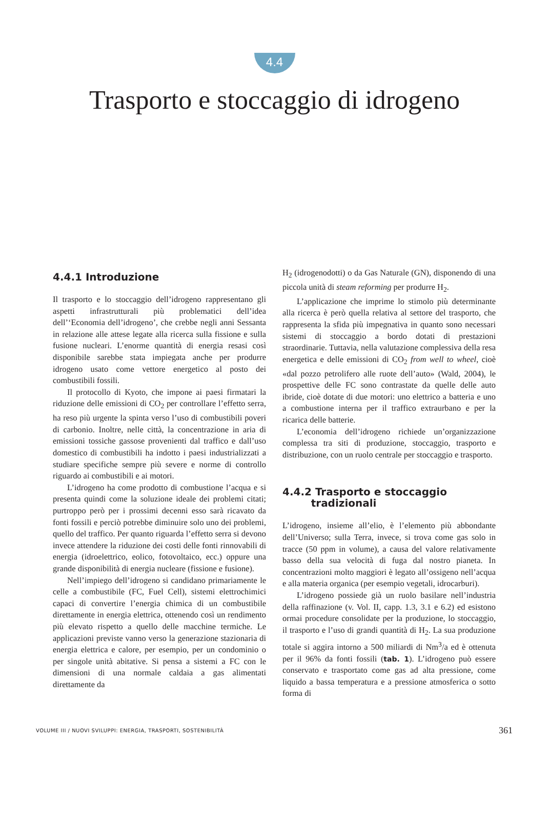4.4
Trasporto e stoccaggio di idrogeno
4.4.1 Introduzione
Il trasporto e lo stoccaggio dell’idrogeno rappresentano gli aspetti infrastrutturali più problematici dell’idea dell’‘Economia dell’idrogeno’, che crebbe negli anni Sessanta in relazione alle attese legate alla ricerca sulla fissione e sulla fusione nucleari. L’enorme quantità di energia resasi così disponibile sarebbe stata impiegata anche per produrre idrogeno usato come vettore energetico al posto dei combustibili fossili.
Il protocollo di Kyoto, che impone ai paesi firmatari la riduzione delle emissioni di CO<sub>2</sub> per controllare l’effetto serra, ha reso più urgente la spinta verso l’uso di combustibili poveri di carbonio. Inoltre, nelle città, la concentrazione in aria di emissioni tossiche gassose provenienti dal traffico e dall’uso domestico di combustibili ha indotto i paesi industrializzati a studiare specifiche sempre più severe e norme di controllo riguardo ai combustibili e ai motori.
L’idrogeno ha come prodotto di combustione l’acqua e si presenta quindi come la soluzione ideale dei problemi citati; purtroppo però per i prossimi decenni esso sarà ricavato da fonti fossili e perciò potrebbe diminuire solo uno dei problemi, quello del traffico. Per quanto riguarda l’effetto serra si devono invece attendere la riduzione dei costi delle fonti rinnovabili di energia (idroelettrico, eolico, fotovoltaico, ecc.) oppure una grande disponibilità di energia nucleare (fissione e fusione).
Nell’impiego dell’idrogeno si candidano primariamente le celle a combustibile (FC, Fuel Cell), sistemi elettrochimici capaci di convertire l’energia chimica di un combustibile direttamente in energia elettrica, ottenendo così un rendimento più elevato rispetto a quello delle macchine termiche. Le applicazioni previste vanno verso la generazione stazionaria di energia elettrica e calore, per esempio, per un condominio o per singole unità abitative. Si pensa a sistemi a FC con le dimensioni di una normale caldaia a gas alimentati direttamente da
H<sub>2</sub> (idrogenodotti) o da Gas Naturale (GN), disponendo di una piccola unità di steam reforming per produrre H<sub>2</sub>.
L’applicazione che imprime lo stimolo più determinante alla ricerca è però quella relativa al settore del trasporto, che rappresenta la sfida più impegnativa in quanto sono necessari sistemi di stoccaggio a bordo dotati di prestazioni straordinarie. Tuttavia, nella valutazione complessiva della resa energetica e delle emissioni di CO<sub>2</sub> from well to wheel, cioè «dal pozzo petrolifero alle ruote dell’auto» (Wald, 2004), le prospettive delle FC sono contrastate da quelle delle auto ibride, cioè dotate di due motori: uno elettrico a batteria e uno a combustione interna per il traffico extraurbano e per la ricarica delle batterie.
L’economia dell’idrogeno richiede un’organizzazione complessa tra siti di produzione, stoccaggio, trasporto e distribuzione, con un ruolo centrale per stoccaggio e trasporto.
4.4.2 Trasporto e stoccaggio
tradizionali
L’idrogeno, insieme all’elio, è l’elemento più abbondante dell’Universo; sulla Terra, invece, si trova come gas solo in tracce (50 ppm in volume), a causa del valore relativamente basso della sua velocità di fuga dal nostro pianeta. In concentrazioni molto maggiori è legato all’ossigeno nell’acqua e alla materia organica (per esempio vegetali, idrocarburi).
L’idrogeno possiede già un ruolo basilare nell’industria della raffinazione (v. Vol. II, capp. 1.3, 3.1 e 6.2) ed esistono ormai procedure consolidate per la produzione, lo stoccaggio, il trasporto e l’uso di grandi quantità di H<sub>2</sub>. La sua produzione totale si aggira intorno a 500 miliardi di Nm<sup>3</sup>/a ed è ottenuta per il 96% da fonti fossili (tab. 1). L’idrogeno può essere conservato e trasportato come gas ad alta pressione, come liquido a bassa temperatura e a pressione atmosferica o sotto forma di
VOLUME III / NUOVI SVILUPPI: ENERGIA, TRASPORTI, SOSTENIBILITÀ 361